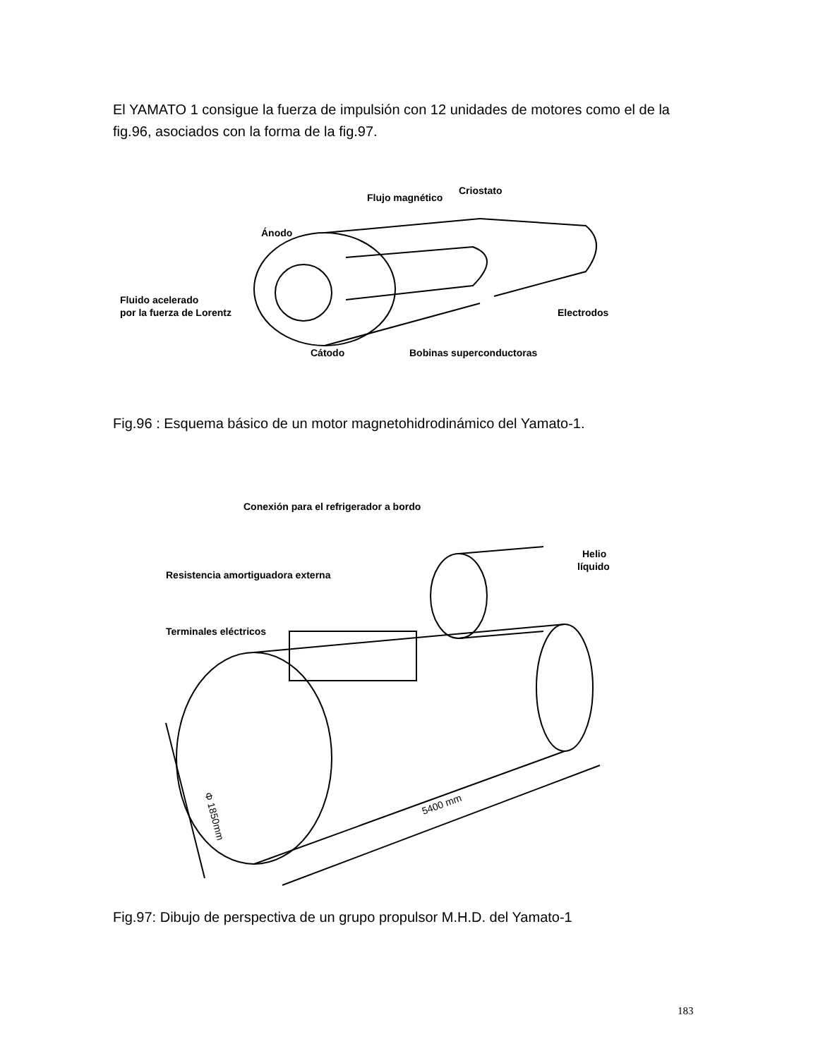El YAMATO 1 consigue la fuerza de impulsión con 12 unidades de motores como el de la fig.96, asociados con la forma de la fig.97.
Flujo magnético
Criostato
Ánodo
Fluido acelerado
por la fuerza de Lorentz
Electrodos
Cátodo
Bobinas superconductoras
Fig.96 : Esquema básico de un motor magnetohidrodinámico del Yamato-1.
Conexión para el refrigerador a bordo
Helio
líquido
Resistencia amortiguadora externa
Terminales eléctricos
Φ 1850mm
5400 mm
Fig.97: Dibujo de perspectiva de un grupo propulsor M.H.D. del Yamato-1
183